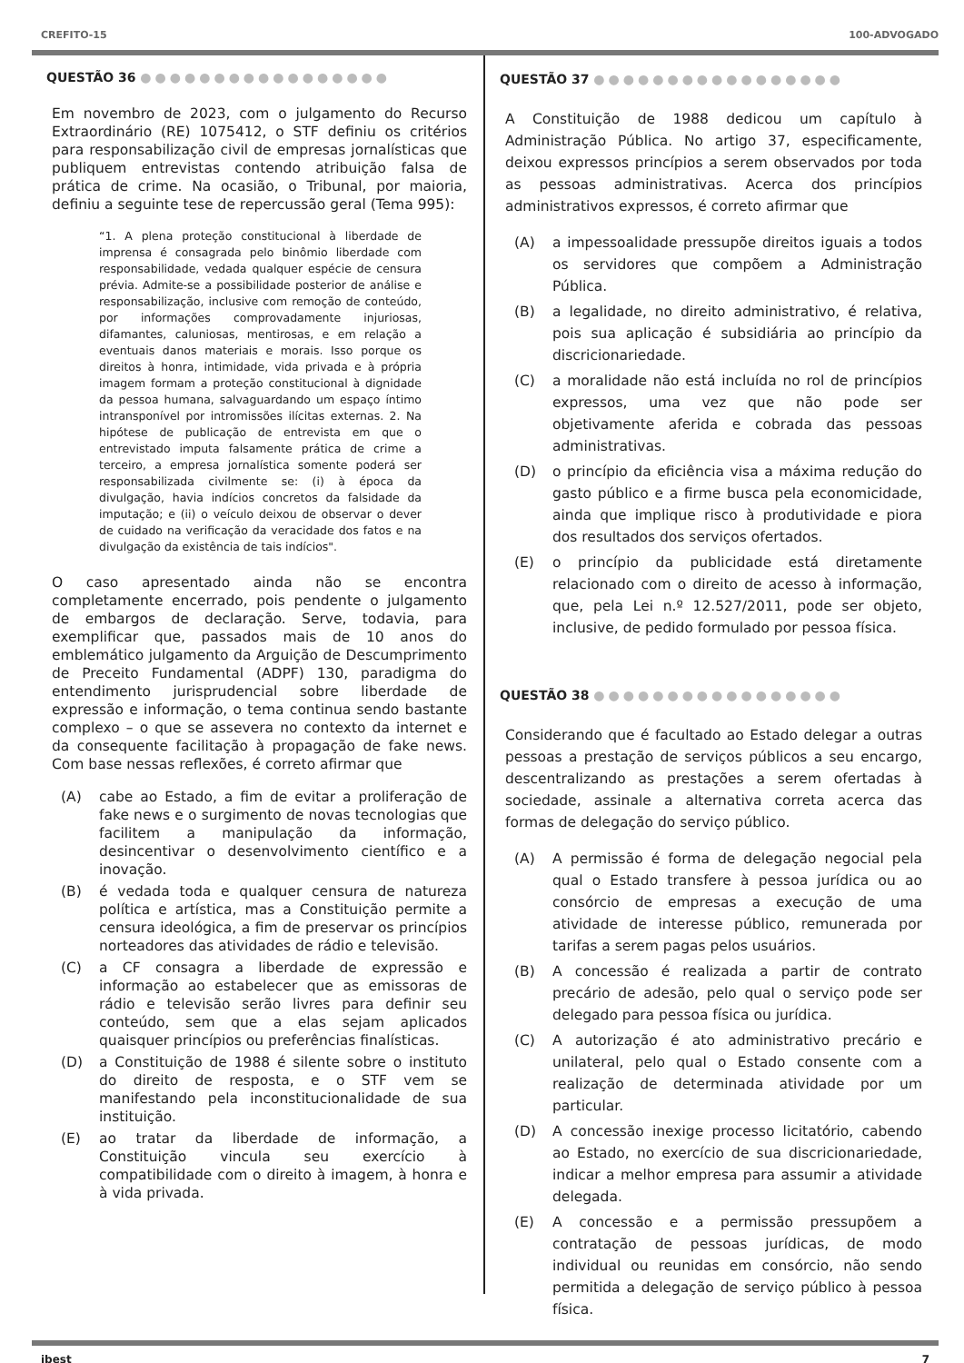CREFITO-15 100-ADVOGADO
QUESTÃO 36 ●●●●●●●●●●●●●●●●●
Em novembro de 2023, com o julgamento do Recurso Extraordinário (RE) 1075412, o STF definiu os critérios para responsabilização civil de empresas jornalísticas que publiquem entrevistas contendo atribuição falsa de prática de crime. Na ocasião, o Tribunal, por maioria, definiu a seguinte tese de repercussão geral (Tema 995):
“1. A plena proteção constitucional à liberdade de imprensa é consagrada pelo binômio liberdade com responsabilidade, vedada qualquer espécie de censura prévia. Admite-se a possibilidade posterior de análise e responsabilização, inclusive com remoção de conteúdo, por informações comprovadamente injuriosas, difamantes, caluniosas, mentirosas, e em relação a eventuais danos materiais e morais. Isso porque os direitos à honra, intimidade, vida privada e à própria imagem formam a proteção constitucional à dignidade da pessoa humana, salvaguardando um espaço íntimo intransponível por intromissões ilícitas externas. 2. Na hipótese de publicação de entrevista em que o entrevistado imputa falsamente prática de crime a terceiro, a empresa jornalística somente poderá ser responsabilizada civilmente se: (i) à época da divulgação, havia indícios concretos da falsidade da imputação; e (ii) o veículo deixou de observar o dever de cuidado na verificação da veracidade dos fatos e na divulgação da existência de tais indícios".
O caso apresentado ainda não se encontra completamente encerrado, pois pendente o julgamento de embargos de declaração. Serve, todavia, para exemplificar que, passados mais de 10 anos do emblemático julgamento da Arguição de Descumprimento de Preceito Fundamental (ADPF) 130, paradigma do entendimento jurisprudencial sobre liberdade de expressão e informação, o tema continua sendo bastante complexo – o que se assevera no contexto da internet e da consequente facilitação à propagação de fake news. Com base nessas reflexões, é correto afirmar que
(A) cabe ao Estado, a fim de evitar a proliferação de fake news e o surgimento de novas tecnologias que facilitem a manipulação da informação, desincentivar o desenvolvimento científico e a inovação.
(B) é vedada toda e qualquer censura de natureza política e artística, mas a Constituição permite a censura ideológica, a fim de preservar os princípios norteadores das atividades de rádio e televisão.
(C) a CF consagra a liberdade de expressão e informação ao estabelecer que as emissoras de rádio e televisão serão livres para definir seu conteúdo, sem que a elas sejam aplicados quaisquer princípios ou preferências finalísticas.
(D) a Constituição de 1988 é silente sobre o instituto do direito de resposta, e o STF vem se manifestando pela inconstitucionalidade de sua instituição.
(E) ao tratar da liberdade de informação, a Constituição vincula seu exercício à compatibilidade com o direito à imagem, à honra e à vida privada.
QUESTÃO 37 ●●●●●●●●●●●●●●●●●
A Constituição de 1988 dedicou um capítulo à Administração Pública. No artigo 37, especificamente, deixou expressos princípios a serem observados por toda as pessoas administrativas. Acerca dos princípios administrativos expressos, é correto afirmar que
(A) a impessoalidade pressupõe direitos iguais a todos os servidores que compõem a Administração Pública.
(B) a legalidade, no direito administrativo, é relativa, pois sua aplicação é subsidiária ao princípio da discricionariedade.
(C) a moralidade não está incluída no rol de princípios expressos, uma vez que não pode ser objetivamente aferida e cobrada das pessoas administrativas.
(D) o princípio da eficiência visa a máxima redução do gasto público e a firme busca pela economicidade, ainda que implique risco à produtividade e piora dos resultados dos serviços ofertados.
(E) o princípio da publicidade está diretamente relacionado com o direito de acesso à informação, que, pela Lei n.º 12.527/2011, pode ser objeto, inclusive, de pedido formulado por pessoa física.
QUESTÃO 38 ●●●●●●●●●●●●●●●●●
Considerando que é facultado ao Estado delegar a outras pessoas a prestação de serviços públicos a seu encargo, descentralizando as prestações a serem ofertadas à sociedade, assinale a alternativa correta acerca das formas de delegação do serviço público.
(A) A permissão é forma de delegação negocial pela qual o Estado transfere à pessoa jurídica ou ao consórcio de empresas a execução de uma atividade de interesse público, remunerada por tarifas a serem pagas pelos usuários.
(B) A concessão é realizada a partir de contrato precário de adesão, pelo qual o serviço pode ser delegado para pessoa física ou jurídica.
(C) A autorização é ato administrativo precário e unilateral, pelo qual o Estado consente com a realização de determinada atividade por um particular.
(D) A concessão inexige processo licitatório, cabendo ao Estado, no exercício de sua discricionariedade, indicar a melhor empresa para assumir a atividade delegada.
(E) A concessão e a permissão pressupõem a contratação de pessoas jurídicas, de modo individual ou reunidas em consórcio, não sendo permitida a delegação de serviço público à pessoa física.
ibest 7